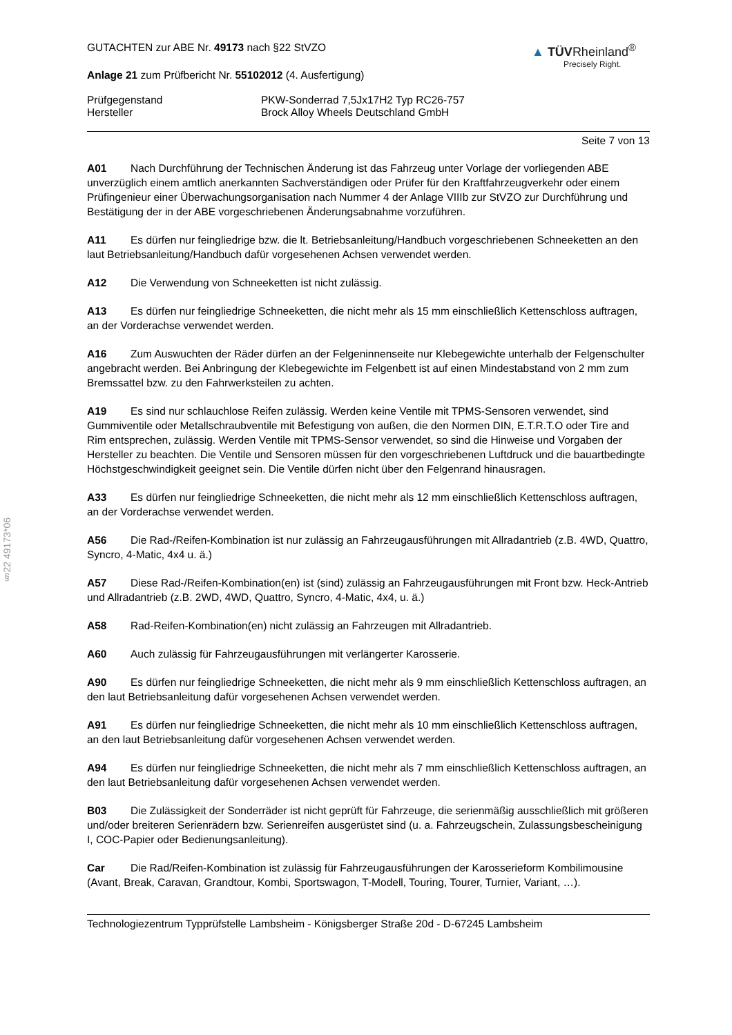§22 49173*06
GUTACHTEN zur ABE Nr. 49173 nach §22 StVZO
Anlage 21 zum Prüfbericht Nr. 55102012 (4. Ausfertigung)
▲ TÜVRheinland<sup>®</sup>
Precisely Right.
Prüfgegenstand PKW-Sonderrad 7,5Jx17H2 Typ RC26-757
Hersteller Brock Alloy Wheels Deutschland GmbH
Seite 7 von 13
A01 Nach Durchführung der Technischen Änderung ist das Fahrzeug unter Vorlage der vorliegenden ABE unverzüglich einem amtlich anerkannten Sachverständigen oder Prüfer für den Kraftfahrzeugverkehr oder einem Prüfingenieur einer Überwachungsorganisation nach Nummer 4 der Anlage VIIIb zur StVZO zur Durchführung und Bestätigung der in der ABE vorgeschriebenen Änderungsabnahme vorzuführen.
A11 Es dürfen nur feingliedrige bzw. die lt. Betriebsanleitung/Handbuch vorgeschriebenen Schneeketten an den laut Betriebsanleitung/Handbuch dafür vorgesehenen Achsen verwendet werden.
A12 Die Verwendung von Schneeketten ist nicht zulässig.
A13 Es dürfen nur feingliedrige Schneeketten, die nicht mehr als 15 mm einschließlich Kettenschloss auftragen, an der Vorderachse verwendet werden.
A16 Zum Auswuchten der Räder dürfen an der Felgeninnenseite nur Klebegewichte unterhalb der Felgenschulter angebracht werden. Bei Anbringung der Klebegewichte im Felgenbett ist auf einen Mindestabstand von 2 mm zum Bremssattel bzw. zu den Fahrwerksteilen zu achten.
A19 Es sind nur schlauchlose Reifen zulässig. Werden keine Ventile mit TPMS-Sensoren verwendet, sind Gummiventile oder Metallschraubventile mit Befestigung von außen, die den Normen DIN, E.T.R.T.O oder Tire and Rim entsprechen, zulässig. Werden Ventile mit TPMS-Sensor verwendet, so sind die Hinweise und Vorgaben der Hersteller zu beachten. Die Ventile und Sensoren müssen für den vorgeschriebenen Luftdruck und die bauartbedingte Höchstgeschwindigkeit geeignet sein. Die Ventile dürfen nicht über den Felgenrand hinausragen.
A33 Es dürfen nur feingliedrige Schneeketten, die nicht mehr als 12 mm einschließlich Kettenschloss auftragen, an der Vorderachse verwendet werden.
A56 Die Rad-/Reifen-Kombination ist nur zulässig an Fahrzeugausführungen mit Allradantrieb (z.B. 4WD, Quattro, Syncro, 4-Matic, 4x4 u. ä.)
A57 Diese Rad-/Reifen-Kombination(en) ist (sind) zulässig an Fahrzeugausführungen mit Front bzw. Heck-Antrieb und Allradantrieb (z.B. 2WD, 4WD, Quattro, Syncro, 4-Matic, 4x4, u. ä.)
A58 Rad-Reifen-Kombination(en) nicht zulässig an Fahrzeugen mit Allradantrieb.
A60 Auch zulässig für Fahrzeugausführungen mit verlängerter Karosserie.
A90 Es dürfen nur feingliedrige Schneeketten, die nicht mehr als 9 mm einschließlich Kettenschloss auftragen, an den laut Betriebsanleitung dafür vorgesehenen Achsen verwendet werden.
A91 Es dürfen nur feingliedrige Schneeketten, die nicht mehr als 10 mm einschließlich Kettenschloss auftragen, an den laut Betriebsanleitung dafür vorgesehenen Achsen verwendet werden.
A94 Es dürfen nur feingliedrige Schneeketten, die nicht mehr als 7 mm einschließlich Kettenschloss auftragen, an den laut Betriebsanleitung dafür vorgesehenen Achsen verwendet werden.
B03 Die Zulässigkeit der Sonderräder ist nicht geprüft für Fahrzeuge, die serienmäßig ausschließlich mit größeren und/oder breiteren Serienrädern bzw. Serienreifen ausgerüstet sind (u. a. Fahrzeugschein, Zulassungsbescheinigung I, COC-Papier oder Bedienungsanleitung).
Car Die Rad/Reifen-Kombination ist zulässig für Fahrzeugausführungen der Karosserieform Kombilimousine (Avant, Break, Caravan, Grandtour, Kombi, Sportswagon, T-Modell, Touring, Tourer, Turnier, Variant, …).
Technologiezentrum Typprüfstelle Lambsheim - Königsberger Straße 20d - D-67245 Lambsheim